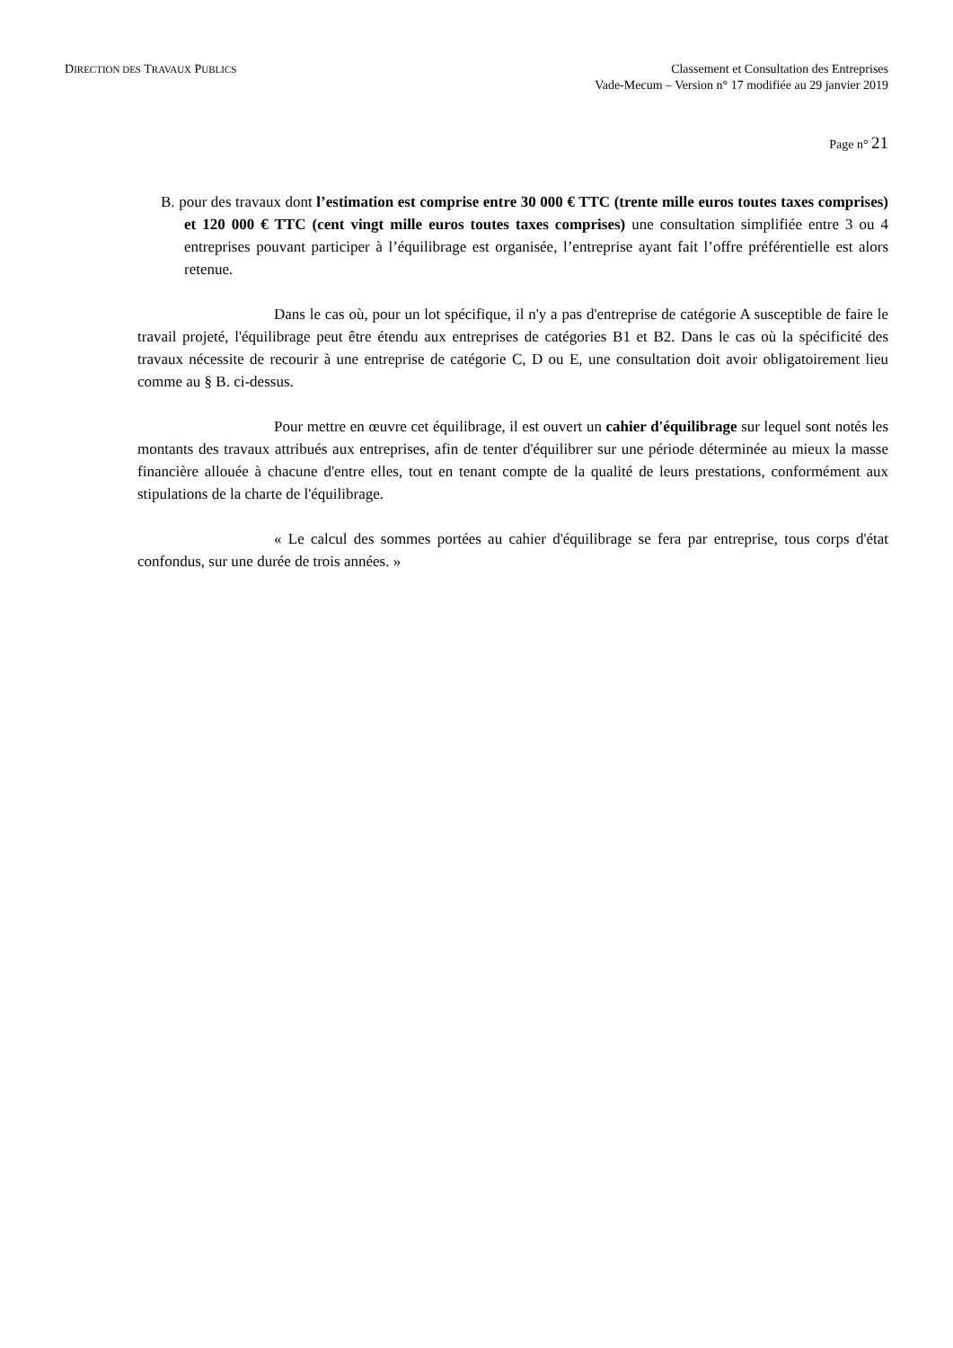DIRECTION DES TRAVAUX PUBLICS
Classement et Consultation des Entreprises
Vade-Mecum – Version n° 17 modifiée au 29 janvier 2019
Page n° 21
B. pour des travaux dont l’estimation est comprise entre 30 000 € TTC (trente mille euros toutes taxes comprises) et 120 000 € TTC (cent vingt mille euros toutes taxes comprises) une consultation simplifiée entre 3 ou 4 entreprises pouvant participer à l’équilibrage est organisée, l’entreprise ayant fait l’offre préférentielle est alors retenue.
Dans le cas où, pour un lot spécifique, il n'y a pas d'entreprise de catégorie A susceptible de faire le travail projeté, l'équilibrage peut être étendu aux entreprises de catégories B1 et B2. Dans le cas où la spécificité des travaux nécessite de recourir à une entreprise de catégorie C, D ou E, une consultation doit avoir obligatoirement lieu comme au § B. ci-dessus.
Pour mettre en œuvre cet équilibrage, il est ouvert un cahier d'équilibrage sur lequel sont notés les montants des travaux attribués aux entreprises, afin de tenter d'équilibrer sur une période déterminée au mieux la masse financière allouée à chacune d'entre elles, tout en tenant compte de la qualité de leurs prestations, conformément aux stipulations de la charte de l'équilibrage.
« Le calcul des sommes portées au cahier d'équilibrage se fera par entreprise, tous corps d'état confondus, sur une durée de trois années. »